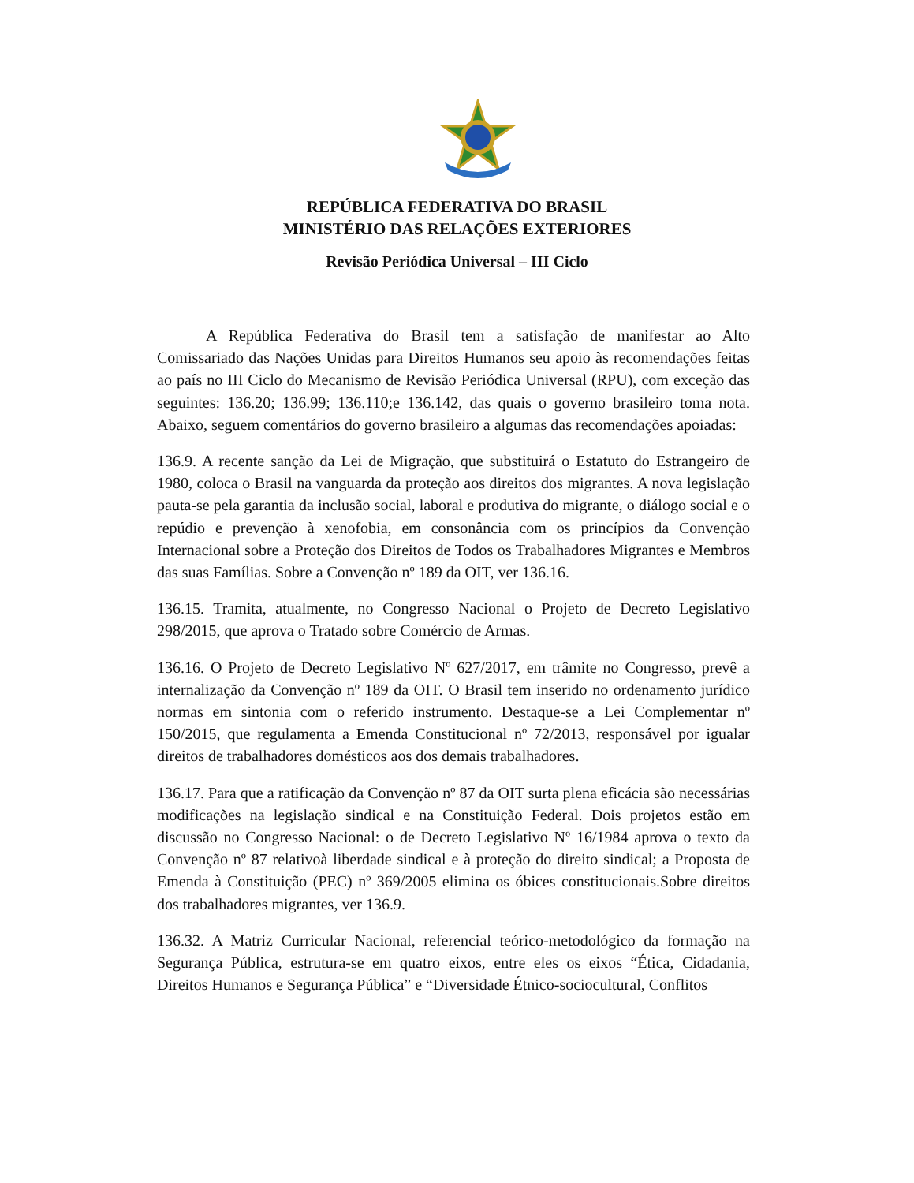REPÚBLICA FEDERATIVA DO BRASIL
MINISTÉRIO DAS RELAÇÕES EXTERIORES
Revisão Periódica Universal – III Ciclo
A República Federativa do Brasil tem a satisfação de manifestar ao Alto Comissariado das Nações Unidas para Direitos Humanos seu apoio às recomendações feitas ao país no III Ciclo do Mecanismo de Revisão Periódica Universal (RPU), com exceção das seguintes: 136.20; 136.99; 136.110;e 136.142, das quais o governo brasileiro toma nota. Abaixo, seguem comentários do governo brasileiro a algumas das recomendações apoiadas:
136.9. A recente sanção da Lei de Migração, que substituirá o Estatuto do Estrangeiro de 1980, coloca o Brasil na vanguarda da proteção aos direitos dos migrantes. A nova legislação pauta-se pela garantia da inclusão social, laboral e produtiva do migrante, o diálogo social e o repúdio e prevenção à xenofobia, em consonância com os princípios da Convenção Internacional sobre a Proteção dos Direitos de Todos os Trabalhadores Migrantes e Membros das suas Famílias. Sobre a Convenção nº 189 da OIT, ver 136.16.
136.15. Tramita, atualmente, no Congresso Nacional o Projeto de Decreto Legislativo 298/2015, que aprova o Tratado sobre Comércio de Armas.
136.16. O Projeto de Decreto Legislativo Nº 627/2017, em trâmite no Congresso, prevê a internalização da Convenção nº 189 da OIT. O Brasil tem inserido no ordenamento jurídico normas em sintonia com o referido instrumento. Destaque-se a Lei Complementar nº 150/2015, que regulamenta a Emenda Constitucional nº 72/2013, responsável por igualar direitos de trabalhadores domésticos aos dos demais trabalhadores.
136.17. Para que a ratificação da Convenção nº 87 da OIT surta plena eficácia são necessárias modificações na legislação sindical e na Constituição Federal. Dois projetos estão em discussão no Congresso Nacional: o de Decreto Legislativo Nº 16/1984 aprova o texto da Convenção nº 87 relativoà liberdade sindical e à proteção do direito sindical; a Proposta de Emenda à Constituição (PEC) nº 369/2005 elimina os óbices constitucionais.Sobre direitos dos trabalhadores migrantes, ver 136.9.
136.32. A Matriz Curricular Nacional, referencial teórico-metodológico da formação na Segurança Pública, estrutura-se em quatro eixos, entre eles os eixos “Ética, Cidadania, Direitos Humanos e Segurança Pública” e “Diversidade Étnico-sociocultural, Conflitos